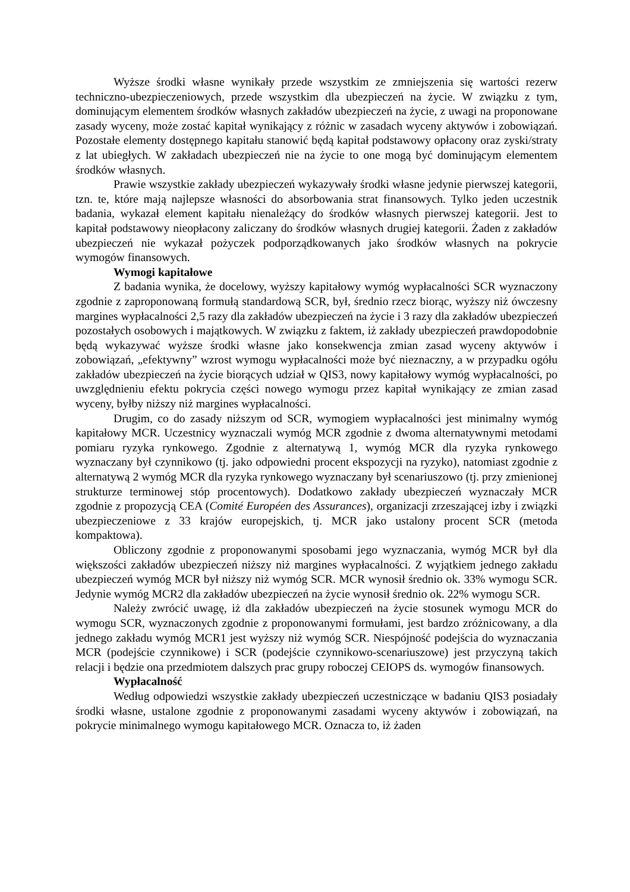Wyższe środki własne wynikały przede wszystkim ze zmniejszenia się wartości rezerw techniczno-ubezpieczeniowych, przede wszystkim dla ubezpieczeń na życie. W związku z tym, dominującym elementem środków własnych zakładów ubezpieczeń na życie, z uwagi na proponowane zasady wyceny, może zostać kapitał wynikający z różnic w zasadach wyceny aktywów i zobowiązań. Pozostałe elementy dostępnego kapitału stanowić będą kapitał podstawowy opłacony oraz zyski/straty z lat ubiegłych. W zakładach ubezpieczeń nie na życie to one mogą być dominującym elementem środków własnych.
Prawie wszystkie zakłady ubezpieczeń wykazywały środki własne jedynie pierwszej kategorii, tzn. te, które mają najlepsze własności do absorbowania strat finansowych. Tylko jeden uczestnik badania, wykazał element kapitału nienależący do środków własnych pierwszej kategorii. Jest to kapitał podstawowy nieopłacony zaliczany do środków własnych drugiej kategorii. Żaden z zakładów ubezpieczeń nie wykazał pożyczek podporządkowanych jako środków własnych na pokrycie wymogów finansowych.
Wymogi kapitałowe
Z badania wynika, że docelowy, wyższy kapitałowy wymóg wypłacalności SCR wyznaczony zgodnie z zaproponowaną formułą standardową SCR, był, średnio rzecz biorąc, wyższy niż ówczesny margines wypłacalności 2,5 razy dla zakładów ubezpieczeń na życie i 3 razy dla zakładów ubezpieczeń pozostałych osobowych i majątkowych. W związku z faktem, iż zakłady ubezpieczeń prawdopodobnie będą wykazywać wyższe środki własne jako konsekwencja zmian zasad wyceny aktywów i zobowiązań, „efektywny” wzrost wymogu wypłacalności może być nieznaczny, a w przypadku ogółu zakładów ubezpieczeń na życie biorących udział w QIS3, nowy kapitałowy wymóg wypłacalności, po uwzględnieniu efektu pokrycia części nowego wymogu przez kapitał wynikający ze zmian zasad wyceny, byłby niższy niż margines wypłacalności.
Drugim, co do zasady niższym od SCR, wymogiem wypłacalności jest minimalny wymóg kapitałowy MCR. Uczestnicy wyznaczali wymóg MCR zgodnie z dwoma alternatywnymi metodami pomiaru ryzyka rynkowego. Zgodnie z alternatywą 1, wymóg MCR dla ryzyka rynkowego wyznaczany był czynnikowo (tj. jako odpowiedni procent ekspozycji na ryzyko), natomiast zgodnie z alternatywą 2 wymóg MCR dla ryzyka rynkowego wyznaczany był scenariuszowo (tj. przy zmienionej strukturze terminowej stóp procentowych). Dodatkowo zakłady ubezpieczeń wyznaczały MCR zgodnie z propozycją CEA (Comité Européen des Assurances), organizacji zrzeszającej izby i związki ubezpieczeniowe z 33 krajów europejskich, tj. MCR jako ustalony procent SCR (metoda kompaktowa).
Obliczony zgodnie z proponowanymi sposobami jego wyznaczania, wymóg MCR był dla większości zakładów ubezpieczeń niższy niż margines wypłacalności. Z wyjątkiem jednego zakładu ubezpieczeń wymóg MCR był niższy niż wymóg SCR. MCR wynosił średnio ok. 33% wymogu SCR. Jedynie wymóg MCR2 dla zakładów ubezpieczeń na życie wynosił średnio ok. 22% wymogu SCR.
Należy zwrócić uwagę, iż dla zakładów ubezpieczeń na życie stosunek wymogu MCR do wymogu SCR, wyznaczonych zgodnie z proponowanymi formułami, jest bardzo zróżnicowany, a dla jednego zakładu wymóg MCR1 jest wyższy niż wymóg SCR. Niespójność podejścia do wyznaczania MCR (podejście czynnikowe) i SCR (podejście czynnikowo-scenariuszowe) jest przyczyną takich relacji i będzie ona przedmiotem dalszych prac grupy roboczej CEIOPS ds. wymogów finansowych.
Wypłacalność
Według odpowiedzi wszystkie zakłady ubezpieczeń uczestniczące w badaniu QIS3 posiadały środki własne, ustalone zgodnie z proponowanymi zasadami wyceny aktywów i zobowiązań, na pokrycie minimalnego wymogu kapitałowego MCR. Oznacza to, iż żaden